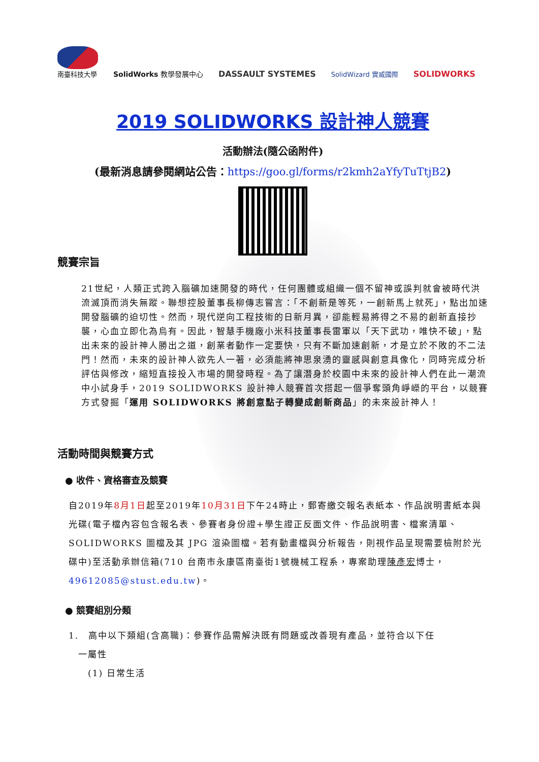南臺科技大學
SolidWorks 教學發展中心
DASSAULT SYSTEMES
SolidWizard 實威國際
SOLIDWORKS
2019 SOLIDWORKS 設計神人競賽
活動辦法(隨公函附件)
(最新消息請參閱網站公告：https://goo.gl/forms/r2kmh2aYfyTuTtjB2)
競賽宗旨
21世紀，人類正式跨入腦礦加速開發的時代，任何團體或組織一個不留神或誤判就會被時代洪流滅頂而消失無蹤。聯想控股董事長柳傳志嘗言：「不創新是等死，一創新馬上就死」，點出加速開發腦礦的迫切性。然而，現代逆向工程技術的日新月異，卻能輕易將得之不易的創新直接抄襲，心血立即化為烏有。因此，智慧手機廠小米科技董事長雷軍以「天下武功，唯快不破」，點出未來的設計神人勝出之道，創業者動作一定要快，只有不斷加速創新，才是立於不敗的不二法門！然而，未來的設計神人欲先人一著，必須能將神思泉湧的靈感與創意具像化，同時完成分析評估與修改，縮短直接投入市場的開發時程。為了讓潛身於校園中未來的設計神人們在此一潮流中小試身手，2019 SOLIDWORKS 設計神人競賽首次搭起一個爭奪頭角崢嶸的平台，以競賽方式發掘「運用 SOLIDWORKS 將創意點子轉變成創新商品」的未來設計神人！
活動時間與競賽方式
● 收件、資格審查及競賽
自2019年8月1日起至2019年10月31日下午24時止，郵寄繳交報名表紙本、作品說明書紙本與光碟(電子檔內容包含報名表、參賽者身份證+學生證正反面文件、作品說明書、檔案清單、SOLIDWORKS 圖檔及其 JPG 渲染圖檔。若有動畫檔與分析報告，則視作品呈現需要檢附於光碟中)至活動承辦信箱(710 台南市永康區南臺街1號機械工程系，專案助理陳彥宏博士，49612085@stust.edu.tw)。
● 競賽組別分類
1.　高中以下類組(含高職)：參賽作品需解決既有問題或改善現有產品，並符合以下任
　一屬性
　　(1) 日常生活